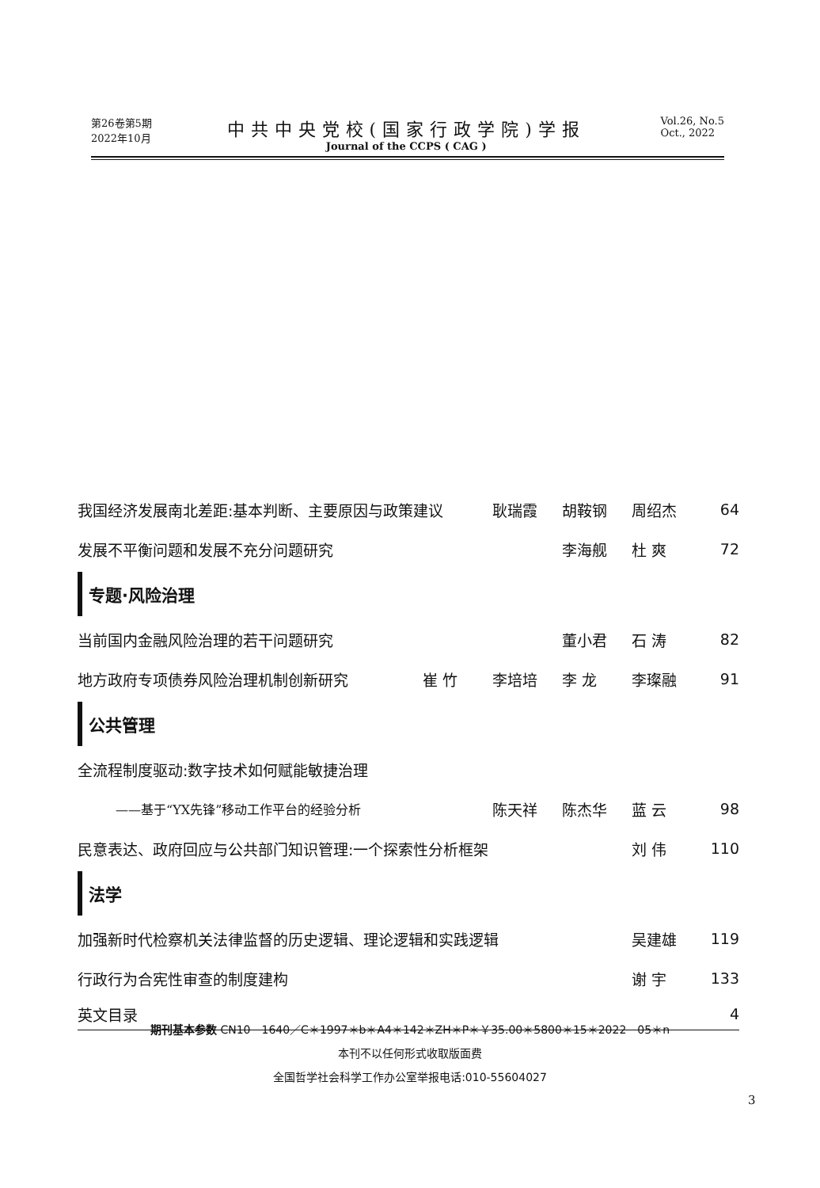第26卷第5期
2022年10月
中共中央党校(国家行政学院)学报
Journal of the CCPS ( CAG )
Vol.26, No.5
Oct., 2022
我国经济发展南北差距:基本判断、主要原因与政策建议 耿瑞霞 胡鞍钢 周绍杰 64
发展不平衡问题和发展不充分问题研究 李海舰 杜 爽 72
专题·风险治理
当前国内金融风险治理的若干问题研究 董小君 石 涛 82
地方政府专项债券风险治理机制创新研究 崔 竹 李培培 李 龙 李璨融 91
公共管理
全流程制度驱动:数字技术如何赋能敏捷治理
——基于“YX先锋”移动工作平台的经验分析 陈天祥 陈杰华 蓝 云 98
民意表达、政府回应与公共部门知识管理:一个探索性分析框架 刘 伟 110
法学
加强新时代检察机关法律监督的历史逻辑、理论逻辑和实践逻辑 吴建雄 119
行政行为合宪性审查的制度建构 谢 宇 133
英文目录 4
期刊基本参数 CN10－1640／C＊1997＊b＊A4＊142＊ZH＊P＊￥35.00＊5800＊15＊2022－05＊n
本刊不以任何形式收取版面费
全国哲学社会科学工作办公室举报电话:010-55604027
3